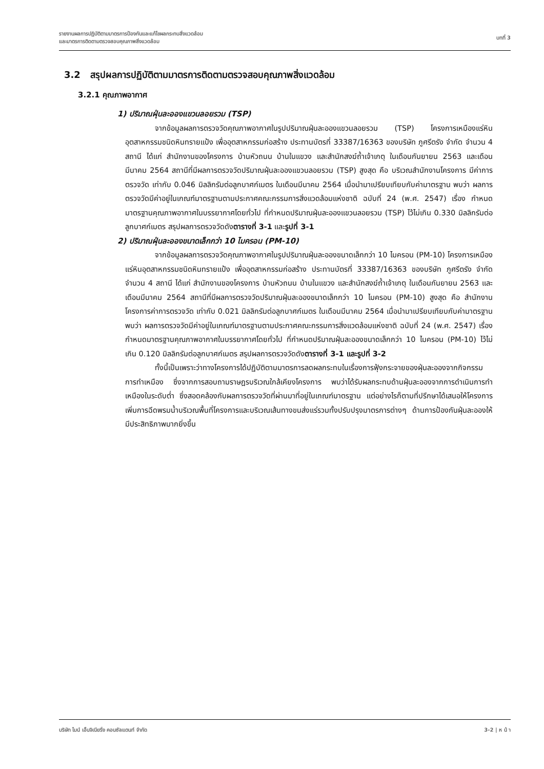รายงานผลการปฏิบัติตามมาตรการป้องกันและแก้ไขผลกระทบสิ่งแวดล้อม
และมาตรการติดตามตรวจสอบคุณภาพสิ่งแวดล้อม
บทที่ 3
3.2 สรุปผลการปฏิบัติตามมาตรการติดตามตรวจสอบคุณภาพสิ่งแวดล้อม
3.2.1 คุณภาพอากาศ
1) ปริมาณฝุ่นละอองแขวนลอยรวม (TSP)
จากข้อมูลผลการตรวจวัดคุณภาพอากาศในรูปปริมาณฝุ่นละอองแขวนลอยรวม (TSP) โครงการเหมืองแร่หินอุตสาหกรรมชนิดหินทรายแป้ง เพื่ออุตสาหกรรมก่อสร้าง ประทานบัตรที่ 33387/16363 ของบริษัท ภูศรีตรัง จำกัด จำนวน 4 สถานี ได้แก่ สำนักงานของโครงการ บ้านหัวถนน บ้านในแขวง และสำนักสงฆ์ถ้ำเจ้าเกตุ ในเดือนกันยายน 2563 และเดือนมีนาคม 2564 สถานีที่มีผลการตรวจวัดปริมาณฝุ่นละอองแขวนลอยรวม (TSP) สูงสุด คือ บริเวณสำนักงานโครงการ มีค่าการตรวจวัด เท่ากับ 0.046 มิลลิกรัมต่อลูกบาศก์เมตร ในเดือนมีนาคม 2564 เมื่อนำมาเปรียบเทียบกับค่ามาตรฐาน พบว่า ผลการตรวจวัดมีค่าอยู่ในเกณฑ์มาตรฐานตามประกาศคณะกรรมการสิ่งแวดล้อมแห่งชาติ ฉบับที่ 24 (พ.ศ. 2547) เรื่อง กำหนดมาตรฐานคุณภาพอากาศในบรรยากาศโดยทั่วไป ที่กำหนดปริมาณฝุ่นละอองแขวนลอยรวม (TSP) ไว้ไม่เกิน 0.330 มิลลิกรัมต่อลูกบาศก์เมตร สรุปผลการตรวจวัดดังตารางที่ 3-1 และรูปที่ 3-1
2) ปริมาณฝุ่นละอองขนาดเล็กกว่า 10 ไมครอน (PM-10)
จากข้อมูลผลการตรวจวัดคุณภาพอากาศในรูปปริมาณฝุ่นละอองขนาดเล็กกว่า 10 ไมครอน (PM-10) โครงการเหมืองแร่หินอุตสาหกรรมชนิดหินทรายแป้ง เพื่ออุตสาหกรรมก่อสร้าง ประทานบัตรที่ 33387/16363 ของบริษัท ภูศรีตรัง จำกัด จำนวน 4 สถานี ได้แก่ สำนักงานของโครงการ บ้านหัวถนน บ้านในแขวง และสำนักสงฆ์ถ้ำเจ้าเกตุ ในเดือนกันยายน 2563 และเดือนมีนาคม 2564 สถานีที่มีผลการตรวจวัดปริมาณฝุ่นละอองขนาดเล็กกว่า 10 ไมครอน (PM-10) สูงสุด คือ สำนักงานโครงการค่าการตรวจวัด เท่ากับ 0.021 มิลลิกรัมต่อลูกบาศก์เมตร ในเดือนมีนาคม 2564 เมื่อนำมาเปรียบเทียบกับค่ามาตรฐาน พบว่า ผลการตรวจวัดมีค่าอยู่ในเกณฑ์มาตรฐานตามประกาศคณะกรรมการสิ่งแวดล้อมแห่งชาติ ฉบับที่ 24 (พ.ศ. 2547) เรื่อง กำหนดมาตรฐานคุณภาพอากาศในบรรยากาศโดยทั่วไป ที่กำหนดปริมาณฝุ่นละอองขนาดเล็กกว่า 10 ไมครอน (PM-10) ไว้ไม่เกิน 0.120 มิลลิกรัมต่อลูกบาศก์เมตร สรุปผลการตรวจวัดดังตารางที่ 3-1 และรูปที่ 3-2
ทั้งนี้เป็นเพราะว่าทางโครงการได้ปฏิบัติตามมาตรการลดผลกระทบในเรื่องการฟุ้งกระจายของฝุ่นละอองจากกิจกรรมการทำเหมือง ซึ่งจากการสอบถามราษฎรบริเวณใกล้เคียงโครงการ พบว่าได้รับผลกระทบด้านฝุ่นละอองจากการดำเนินการทำเหมืองในระดับต่ำ ซึ่งสอดคล้องกับผลการตรวจวัดที่ผ่านมาที่อยู่ในเกณฑ์มาตรฐาน แต่อย่างไรก็ตามที่ปรึกษาได้เสนอให้โครงการเพิ่มการฉีดพรมน้ำบริเวณพื้นที่โครงการและบริเวณเส้นทางขนส่งแร่รวมทั้งปรับปรุงมาตรการต่างๆ ด้านการป้องกันฝุ่นละอองให้มีประสิทธิภาพมากยิ่งขึ้น
บริษัท ไมน์ เอ็นจิเนียริ่ง คอนซัลแตนท์ จำกัด
3-2 | ห น้ า